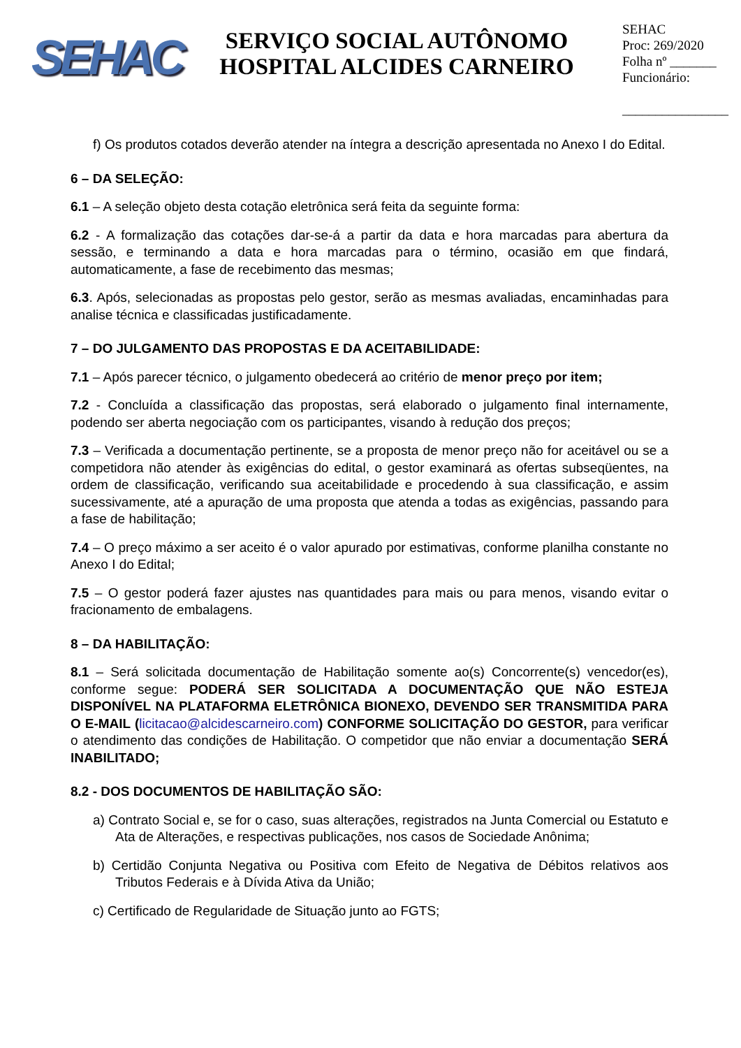SEHAC
SERVIÇO SOCIAL AUTÔNOMO
HOSPITAL ALCIDES CARNEIRO
SEHAC
Proc: 269/2020
Folha nº _______
Funcionário:
________________
f) Os produtos cotados deverão atender na íntegra a descrição apresentada no Anexo I do Edital.
6 – DA SELEÇÃO:
6.1 – A seleção objeto desta cotação eletrônica será feita da seguinte forma:
6.2 - A formalização das cotações dar-se-á a partir da data e hora marcadas para abertura da sessão, e terminando a data e hora marcadas para o término, ocasião em que findará, automaticamente, a fase de recebimento das mesmas;
6.3. Após, selecionadas as propostas pelo gestor, serão as mesmas avaliadas, encaminhadas para analise técnica e classificadas justificadamente.
7 – DO JULGAMENTO DAS PROPOSTAS E DA ACEITABILIDADE:
7.1 – Após parecer técnico, o julgamento obedecerá ao critério de menor preço por item;
7.2 - Concluída a classificação das propostas, será elaborado o julgamento final internamente, podendo ser aberta negociação com os participantes, visando à redução dos preços;
7.3 – Verificada a documentação pertinente, se a proposta de menor preço não for aceitável ou se a competidora não atender às exigências do edital, o gestor examinará as ofertas subseqüentes, na ordem de classificação, verificando sua aceitabilidade e procedendo à sua classificação, e assim sucessivamente, até a apuração de uma proposta que atenda a todas as exigências, passando para a fase de habilitação;
7.4 – O preço máximo a ser aceito é o valor apurado por estimativas, conforme planilha constante no Anexo I do Edital;
7.5 – O gestor poderá fazer ajustes nas quantidades para mais ou para menos, visando evitar o fracionamento de embalagens.
8 – DA HABILITAÇÃO:
8.1 – Será solicitada documentação de Habilitação somente ao(s) Concorrente(s) vencedor(es), conforme segue: PODERÁ SER SOLICITADA A DOCUMENTAÇÃO QUE NÃO ESTEJA DISPONÍVEL NA PLATAFORMA ELETRÔNICA BIONEXO, DEVENDO SER TRANSMITIDA PARA O E-MAIL (licitacao@alcidescarneiro.com) CONFORME SOLICITAÇÃO DO GESTOR, para verificar o atendimento das condições de Habilitação. O competidor que não enviar a documentação SERÁ INABILITADO;
8.2 - DOS DOCUMENTOS DE HABILITAÇÃO SÃO:
a) Contrato Social e, se for o caso, suas alterações, registrados na Junta Comercial ou Estatuto e Ata de Alterações, e respectivas publicações, nos casos de Sociedade Anônima;
b) Certidão Conjunta Negativa ou Positiva com Efeito de Negativa de Débitos relativos aos Tributos Federais e à Dívida Ativa da União;
c) Certificado de Regularidade de Situação junto ao FGTS;